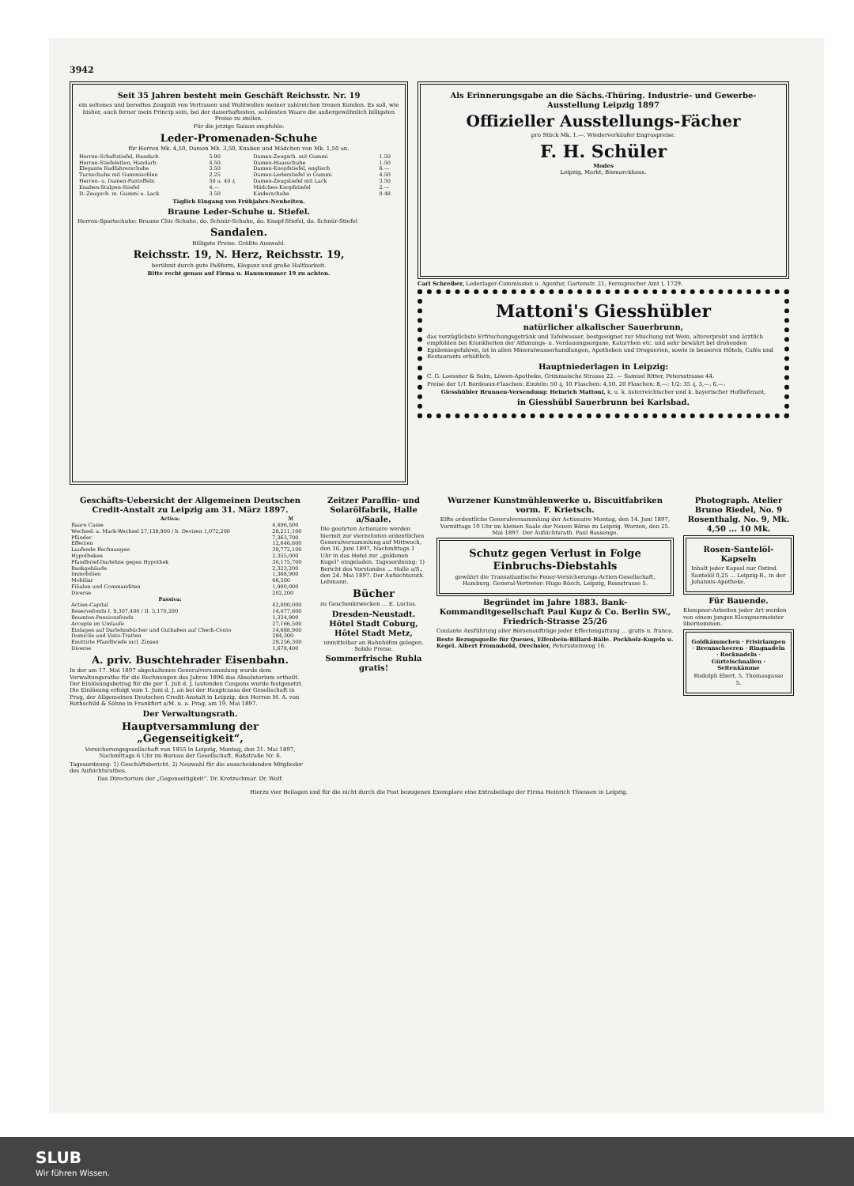3942
Seit 35 Jahren besteht mein Geschäft Reichsstr. Nr. 19
ein seltenes und beredtes Zeugniß von Vertrauen und Wohlwollen meiner zahlreichen treuen Kunden. Es soll, wie bisher, auch ferner mein Princip sein, bei der dauerhaftesten, solidesten Waare die außergewöhnlich billigsten Preise zu stellen.
Für die jetzige Saison empfehle:
Leder-Promenaden-Schuhe
für Herren Mk. 4,50, Damen Mk. 3,50, Knaben und Mädchen von Mk. 1,50 an.
| Herren-Schaftstiefel, Handarb. | 5.90 | Damen-Zeugsch. mit Gummi | 1.50 |
| Herren-Stiefeletten, Handarb. | 4.50 | Damen-Hausschuhe | 1.50 |
| Elegante Radfahrerschuhe | 3.50 | Damen-Knopfstiefel, englisch | 6.— |
| Turnschuhe mit Gummisohlen | 2.25 | Damen-Lederstiefel in Gummi | 4.50 |
| Herren- u. Damen-Pantoffeln | 50 u. 40 ₰ | Damen-Zeugstiefel mit Lack | 3.50 |
| Knaben-Stulpen-Stiefel | 4.— | Mädchen-Knopfstiefel | 2.— |
| D.-Zeugsch. m. Gummi u. Lack | 3.50 | Kinderschuhe | 0.48 |
Täglich Eingang von Frühjahrs-Neuheiten.
Braune Leder-Schuhe u. Stiefel.
Herren-Sportschuhe: Braune Chic-Schuhe, do. Schnür-Schuhe, do. Knopf-Stiefel, do. Schnür-Stiefel
Sandalen.
Billigste Preise. Größte Auswahl.
Reichsstr. 19, N. Herz, Reichsstr. 19,
berühmt durch gute Paßform, Eleganz und große Haltbarkeit.
Bitte recht genau auf Firma u. Hausnummer 19 zu achten.
Als Erinnerungsgabe an die Sächs.-Thüring. Industrie- und Gewerbe-Ausstellung Leipzig 1897
Offizieller Ausstellungs-Fächer
pro Stück Mk. 1.—. Wiederverkäufer Engrospreise.
F. H. Schüler
Modes
Leipzig, Markt, Bismarckhaus.
Carl Schreiber, Lederlager-Commission u. Agentur, Gartenstr. 21, Fernsprecher Amt I, 1729.
Mattoni's Giesshübler
natürlicher alkalischer Sauerbrunn,
das vorzüglichste Erfrischungsgetränk und Tafelwasser, bestgeeignet zur Mischung mit Wein, altererprobt und ärztlich empfohlen bei Krankheiten der Athmungs- u. Verdauungsorgane, Katarrhen etc. und sehr bewährt bei drohenden Epidemiegefahren, ist in allen Mineralwasserhandlungen, Apotheken und Droguerien, sowie in besseren Hôtels, Cafés und Restaurants erhältlich.
Hauptniederlagen in Leipzig:
C. G. Loessner & Sohn, Löwen-Apotheke, Grimmaische Strasse 22. — Samuel Ritter, Petersstrasse 44.
Preise der 1/1 Bordeaux-Flaschen: Einzeln: 50 ₰, 10 Flaschen: 4,50, 20 Flaschen: 8,—; 1/2: 35 ₰, 3,—, 6,—.
Giesshübler Brunnen-Versendung: Heinrich Mattoni, k. u. k. österreichischer und k. bayerischer Hoflieferant,
in Giesshübl Sauerbrunn bei Karlsbad.
Geschäfts-Uebersicht der Allgemeinen Deutschen Credit-Anstalt zu Leipzig am 31. März 1897.
| Activa: | ℳ |
| --- | --- |
| Baare Casse | 4,496,500 |
| Wechsel: a. Mark-Wechsel 27,138,900 / b. Devisen 1,072,200 | 28,211,100 |
| Pfänder | 7,363,700 |
| Effecten | 12,646,600 |
| Laufende Rechnungen | 39,772,100 |
| Hypotheken | 2,355,000 |
| Pfandbrief-Darlehne gegen Hypothek | 30,175,700 |
| Bankgebäude | 2,323,200 |
| Immobilien | 1,368,900 |
| Mobiliar | 66,500 |
| Filialen und Commanditen | 1,900,000 |
| Diverse | 202,200 |
| Passiva: | |
| Actien-Capital | 42,000,000 |
| Reservefonds I. 9,307,400 / II. 5,170,200 | 14,477,600 |
| Beamten-Pensionsfonds | 1,334,900 |
| Accepte im Umlaufe | 27,166,500 |
| Einlagen auf Darlehnsbücher und Guthaben auf Check-Conto | 14,688,900 |
| Domicile und Visto-Tratten | 284,300 |
| Emittirte Pfandbriefe incl. Zinsen | 29,256,300 |
| Diverse | 1,678,400 |
A. priv. Buschtehrader Eisenbahn.
In der am 17. Mai 1897 abgehaltenen Generalversammlung wurde dem Verwaltungsrathe für die Rechnungen des Jahres 1896 das Absolutorium ertheilt. Der Einlösungsbetrag für die per 1. Juli d. J. lautenden Coupons wurde festgesetzt. Die Einlösung erfolgt vom 1. Juni d. J. an bei der Hauptcassa der Gesellschaft in Prag, der Allgemeinen Deutschen Credit-Anstalt in Leipzig, den Herren M. A. von Rothschild & Söhne in Frankfurt a/M. u. a. Prag, am 19. Mai 1897.
Der Verwaltungsrath.
Hauptversammlung der „Gegenseitigkeit“,
Versicherungsgesellschaft von 1855 in Leipzig, Montag, den 31. Mai 1897, Nachmittags 6 Uhr im Bureau der Gesellschaft, Roßstraße Nr. 6.
Tagesordnung: 1) Geschäftsbericht. 2) Neuwahl für die ausscheidenden Mitglieder des Aufsichtsrathes.
Das Directorium der „Gegenseitigkeit“. Dr. Kretzschmar. Dr. Wolf.
Zeitzer Paraffin- und Solarölfabrik, Halle a/Saale.
Die geehrten Actionaire werden hiermit zur vierzehnten ordentlichen Generalversammlung auf Mittwoch, den 16. Juni 1897, Nachmittags 1 Uhr in das Hotel zur „goldenen Kugel“ eingeladen. Tagesordnung: 1) Bericht des Vorstandes ... Halle a/S., den 24. Mai 1897. Der Aufsichtsrath. Lehmann.
Bücher
zu Geschenkzwecken ... E. Lucius.
Dresden-Neustadt. Hôtel Stadt Coburg, Hôtel Stadt Metz,
unmittelbar an Bahnhöfen gelegen. Solide Preise.
Sommerfrische Ruhla gratis!
Wurzener Kunstmühlenwerke u. Biscuitfabriken vorm. F. Krietsch.
Elfte ordentliche Generalversammlung der Actionaire Montag, den 14. Juni 1897, Vormittags 10 Uhr im kleinen Saale der Neuen Börse zu Leipzig. Wurzen, den 25. Mai 1897. Der Aufsichtsrath. Paul Bassenge.
Schutz gegen Verlust in Folge Einbruchs-Diebstahls
gewährt die Transatlantische Feuer-Versicherungs-Actien-Gesellschaft, Hamburg. General-Vertreter: Hugo Rösch, Leipzig, Rossstrasse 5.
Begründet im Jahre 1883. Bank-Kommanditgesellschaft Paul Kupz & Co. Berlin SW., Friedrich-Strasse 25/26
Coulante Ausführung aller Börsenaufträge jeder Effectengattung ... gratis u. franco.
Beste Bezugsquelle für Queues, Elfenbein-Billard-Bälle. Pockholz-Kugeln u. Kegel. Albert Frommhold, Drechsler, Peterssteinweg 16.
Photograph. Atelier Bruno Riedel, No. 9 Rosenthalg. No. 9, Mk. 4,50 ... 10 Mk.
Rosen-Santelöl-Kapseln
Inhalt jeder Kapsel nur Ostind. Santelöl 0,25 ... Leipzig-R., in der Johannis-Apotheke.
Für Bauende.
Klempner-Arbeiten jeder Art werden von einem jungen Klempnermeister übernommen.
Goldkämmchen · Frisirlampen · Brennscheeren · Ringnadeln · Rocknadeln · Gürtelschnallen · Seitenkämme
Rudolph Ebert, 5. Thomasgasse 5.
Hierzu vier Beilagen und für die nicht durch die Post bezogenen Exemplare eine Extrabeilage der Firma Heinrich Thiessen in Leipzig.
SLUB
Wir führen Wissen.